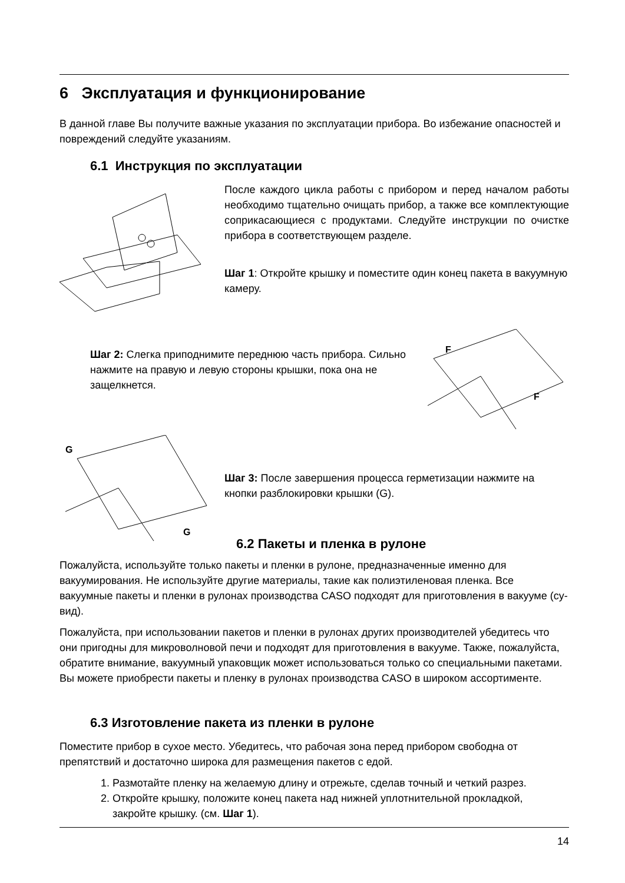6 Эксплуатация и функционирование
В данной главе Вы получите важные указания по эксплуатации прибора. Во избежание опасностей и повреждений следуйте указаниям.
6.1 Инструкция по эксплуатации
После каждого цикла работы с прибором и перед началом работы необходимо тщательно очищать прибор, а также все комплектующие соприкасающиеся с продуктами. Следуйте инструкции по очистке прибора в соответствующем разделе.
Шаг 1: Откройте крышку и поместите один конец пакета в вакуумную камеру.
Шаг 2: Слегка приподнимите переднюю часть прибора. Сильно нажмите на правую и левую стороны крышки, пока она не защелкнется.
F
F
G
G
Шаг 3: После завершения процесса герметизации нажмите на кнопки разблокировки крышки (G).
6.2 Пакеты и пленка в рулоне
Пожалуйста, используйте только пакеты и пленки в рулоне, предназначенные именно для вакуумирования. Не используйте другие материалы, такие как полиэтиленовая пленка. Все вакуумные пакеты и пленки в рулонах производства CASO подходят для приготовления в вакууме (су-вид).
Пожалуйста, при использовании пакетов и пленки в рулонах других производителей убедитесь что они пригодны для микроволновой печи и подходят для приготовления в вакууме. Также, пожалуйста, обратите внимание, вакуумный упаковщик может использоваться только со специальными пакетами. Вы можете приобрести пакеты и пленку в рулонах производства CASO в широком ассортименте.
6.3 Изготовление пакета из пленки в рулоне
Поместите прибор в сухое место. Убедитесь, что рабочая зона перед прибором свободна от препятствий и достаточно широка для размещения пакетов с едой.
1. Размотайте пленку на желаемую длину и отрежьте, сделав точный и четкий разрез.
2. Откройте крышку, положите конец пакета над нижней уплотнительной прокладкой, закройте крышку. (см. Шаг 1).
14